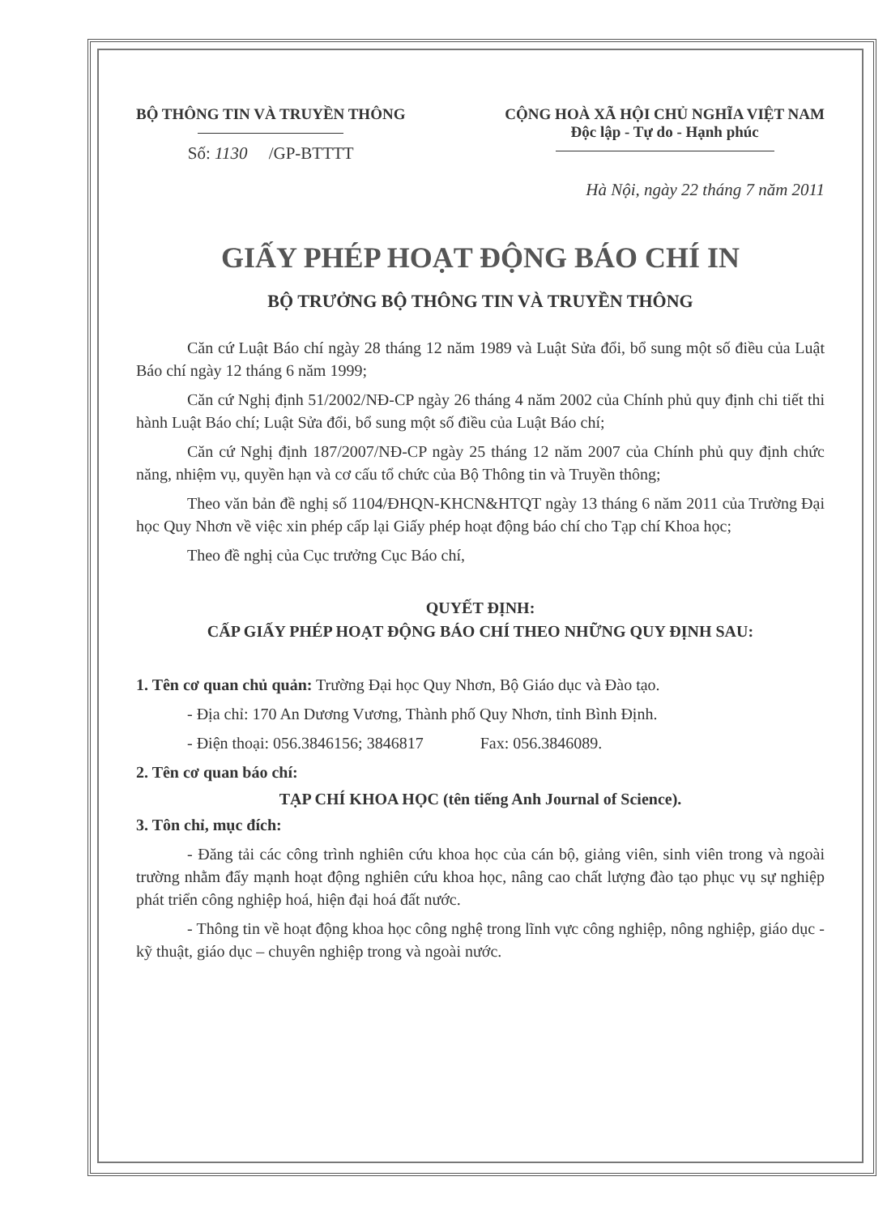BỘ THÔNG TIN VÀ TRUYỀN THÔNG
Số: 1130 /GP-BTTTT
CỘNG HOÀ XÃ HỘI CHỦ NGHĨA VIỆT NAM
Độc lập - Tự do - Hạnh phúc
Hà Nội, ngày 22 tháng 7 năm 2011
GIẤY PHÉP HOẠT ĐỘNG BÁO CHÍ IN
BỘ TRƯỞNG BỘ THÔNG TIN VÀ TRUYỀN THÔNG
Căn cứ Luật Báo chí ngày 28 tháng 12 năm 1989 và Luật Sửa đổi, bổ sung một số điều của Luật Báo chí ngày 12 tháng 6 năm 1999;
Căn cứ Nghị định 51/2002/NĐ-CP ngày 26 tháng 4 năm 2002 của Chính phủ quy định chi tiết thi hành Luật Báo chí; Luật Sửa đổi, bổ sung một số điều của Luật Báo chí;
Căn cứ Nghị định 187/2007/NĐ-CP ngày 25 tháng 12 năm 2007 của Chính phủ quy định chức năng, nhiệm vụ, quyền hạn và cơ cấu tổ chức của Bộ Thông tin và Truyền thông;
Theo văn bản đề nghị số 1104/ĐHQN-KHCN&HTQT ngày 13 tháng 6 năm 2011 của Trường Đại học Quy Nhơn về việc xin phép cấp lại Giấy phép hoạt động báo chí cho Tạp chí Khoa học;
Theo đề nghị của Cục trưởng Cục Báo chí,
QUYẾT ĐỊNH:
CẤP GIẤY PHÉP HOẠT ĐỘNG BÁO CHÍ THEO NHỮNG QUY ĐỊNH SAU:
1. Tên cơ quan chủ quản: Trường Đại học Quy Nhơn, Bộ Giáo dục và Đào tạo.
- Địa chỉ: 170 An Dương Vương, Thành phố Quy Nhơn, tỉnh Bình Định.
- Điện thoại: 056.3846156; 3846817 Fax: 056.3846089.
2. Tên cơ quan báo chí:
TẠP CHÍ KHOA HỌC (tên tiếng Anh Journal of Science).
3. Tôn chỉ, mục đích:
- Đăng tải các công trình nghiên cứu khoa học của cán bộ, giảng viên, sinh viên trong và ngoài trường nhằm đẩy mạnh hoạt động nghiên cứu khoa học, nâng cao chất lượng đào tạo phục vụ sự nghiệp phát triển công nghiệp hoá, hiện đại hoá đất nước.
- Thông tin về hoạt động khoa học công nghệ trong lĩnh vực công nghiệp, nông nghiệp, giáo dục - kỹ thuật, giáo dục – chuyên nghiệp trong và ngoài nước.